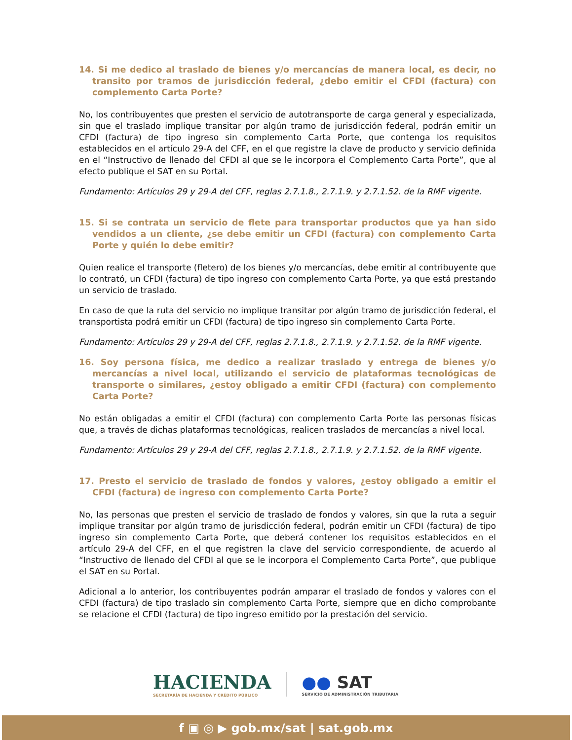14. Si me dedico al traslado de bienes y/o mercancías de manera local, es decir, no transito por tramos de jurisdicción federal, ¿debo emitir el CFDI (factura) con complemento Carta Porte?
No, los contribuyentes que presten el servicio de autotransporte de carga general y especializada, sin que el traslado implique transitar por algún tramo de jurisdicción federal, podrán emitir un CFDI (factura) de tipo ingreso sin complemento Carta Porte, que contenga los requisitos establecidos en el artículo 29-A del CFF, en el que registre la clave de producto y servicio definida en el “Instructivo de llenado del CFDI al que se le incorpora el Complemento Carta Porte”, que al efecto publique el SAT en su Portal.
Fundamento: Artículos 29 y 29-A del CFF, reglas 2.7.1.8., 2.7.1.9. y 2.7.1.52. de la RMF vigente.
15. Si se contrata un servicio de flete para transportar productos que ya han sido vendidos a un cliente, ¿se debe emitir un CFDI (factura) con complemento Carta Porte y quién lo debe emitir?
Quien realice el transporte (fletero) de los bienes y/o mercancías, debe emitir al contribuyente que lo contrató, un CFDI (factura) de tipo ingreso con complemento Carta Porte, ya que está prestando un servicio de traslado.
En caso de que la ruta del servicio no implique transitar por algún tramo de jurisdicción federal, el transportista podrá emitir un CFDI (factura) de tipo ingreso sin complemento Carta Porte.
Fundamento: Artículos 29 y 29-A del CFF, reglas 2.7.1.8., 2.7.1.9. y 2.7.1.52. de la RMF vigente.
16. Soy persona física, me dedico a realizar traslado y entrega de bienes y/o mercancías a nivel local, utilizando el servicio de plataformas tecnológicas de transporte o similares, ¿estoy obligado a emitir CFDI (factura) con complemento Carta Porte?
No están obligadas a emitir el CFDI (factura) con complemento Carta Porte las personas físicas que, a través de dichas plataformas tecnológicas, realicen traslados de mercancías a nivel local.
Fundamento: Artículos 29 y 29-A del CFF, reglas 2.7.1.8., 2.7.1.9. y 2.7.1.52. de la RMF vigente.
17. Presto el servicio de traslado de fondos y valores, ¿estoy obligado a emitir el CFDI (factura) de ingreso con complemento Carta Porte?
No, las personas que presten el servicio de traslado de fondos y valores, sin que la ruta a seguir implique transitar por algún tramo de jurisdicción federal, podrán emitir un CFDI (factura) de tipo ingreso sin complemento Carta Porte, que deberá contener los requisitos establecidos en el artículo 29-A del CFF, en el que registren la clave del servicio correspondiente, de acuerdo al “Instructivo de llenado del CFDI al que se le incorpora el Complemento Carta Porte”, que publique el SAT en su Portal.
Adicional a lo anterior, los contribuyentes podrán amparar el traslado de fondos y valores con el CFDI (factura) de tipo traslado sin complemento Carta Porte, siempre que en dicho comprobante se relacione el CFDI (factura) de tipo ingreso emitido por la prestación del servicio.
HACIENDA
SECRETARÍA DE HACIENDA Y CRÉDITO PÚBLICO
●● SAT
SERVICIO DE ADMINISTRACIÓN TRIBUTARIA
f ▣ ◎ ▶ gob.mx/sat | sat.gob.mx